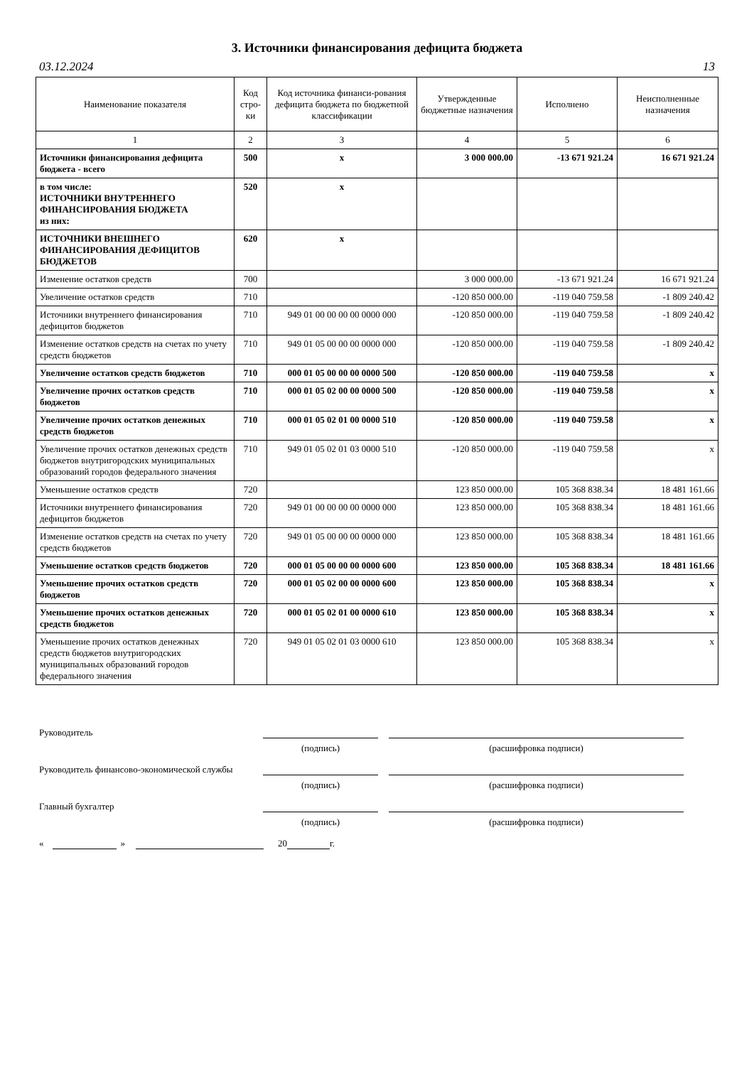3. Источники финансирования дефицита бюджета
03.12.2024 13
| Наименование показателя | Код стро-ки | Код источника финанси-рования дефицита бюджета по бюджетной классификации | Утвержденные бюджетные назначения | Исполнено | Неисполненные назначения |
| --- | --- | --- | --- | --- | --- |
| 1 | 2 | 3 | 4 | 5 | 6 |
| Источники финансирования дефицита бюджета - всего | 500 | x | 3 000 000.00 | -13 671 921.24 | 16 671 921.24 |
| в том числе: ИСТОЧНИКИ ВНУТРЕННЕГО ФИНАНСИРОВАНИЯ БЮДЖЕТА из них: | 520 | x | | | |
| ИСТОЧНИКИ ВНЕШНЕГО ФИНАНСИРОВАНИЯ ДЕФИЦИТОВ БЮДЖЕТОВ | 620 | x | | | |
| Изменение остатков средств | 700 | | 3 000 000.00 | -13 671 921.24 | 16 671 921.24 |
| Увеличение остатков средств | 710 | | -120 850 000.00 | -119 040 759.58 | -1 809 240.42 |
| Источники внутреннего финансирования дефицитов бюджетов | 710 | 949 01 00 00 00 00 0000 000 | -120 850 000.00 | -119 040 759.58 | -1 809 240.42 |
| Изменение остатков средств на счетах по учету средств бюджетов | 710 | 949 01 05 00 00 00 0000 000 | -120 850 000.00 | -119 040 759.58 | -1 809 240.42 |
| Увеличение остатков средств бюджетов | 710 | 000 01 05 00 00 00 0000 500 | -120 850 000.00 | -119 040 759.58 | x |
| Увеличение прочих остатков средств бюджетов | 710 | 000 01 05 02 00 00 0000 500 | -120 850 000.00 | -119 040 759.58 | x |
| Увеличение прочих остатков денежных средств бюджетов | 710 | 000 01 05 02 01 00 0000 510 | -120 850 000.00 | -119 040 759.58 | x |
| Увеличение прочих остатков денежных средств бюджетов внутригородских муниципальных образований городов федерального значения | 710 | 949 01 05 02 01 03 0000 510 | -120 850 000.00 | -119 040 759.58 | x |
| Уменьшение остатков средств | 720 | | 123 850 000.00 | 105 368 838.34 | 18 481 161.66 |
| Источники внутреннего финансирования дефицитов бюджетов | 720 | 949 01 00 00 00 00 0000 000 | 123 850 000.00 | 105 368 838.34 | 18 481 161.66 |
| Изменение остатков средств на счетах по учету средств бюджетов | 720 | 949 01 05 00 00 00 0000 000 | 123 850 000.00 | 105 368 838.34 | 18 481 161.66 |
| Уменьшение остатков средств бюджетов | 720 | 000 01 05 00 00 00 0000 600 | 123 850 000.00 | 105 368 838.34 | 18 481 161.66 |
| Уменьшение прочих остатков средств бюджетов | 720 | 000 01 05 02 00 00 0000 600 | 123 850 000.00 | 105 368 838.34 | x |
| Уменьшение прочих остатков денежных средств бюджетов | 720 | 000 01 05 02 01 00 0000 610 | 123 850 000.00 | 105 368 838.34 | x |
| Уменьшение прочих остатков денежных средств бюджетов внутригородских муниципальных образований городов федерального значения | 720 | 949 01 05 02 01 03 0000 610 | 123 850 000.00 | 105 368 838.34 | x |
Руководитель
(подпись) (расшифровка подписи)
Руководитель финансово-экономической службы
(подпись) (расшифровка подписи)
Главный бухгалтер
(подпись) (расшифровка подписи)
« » 20 г.